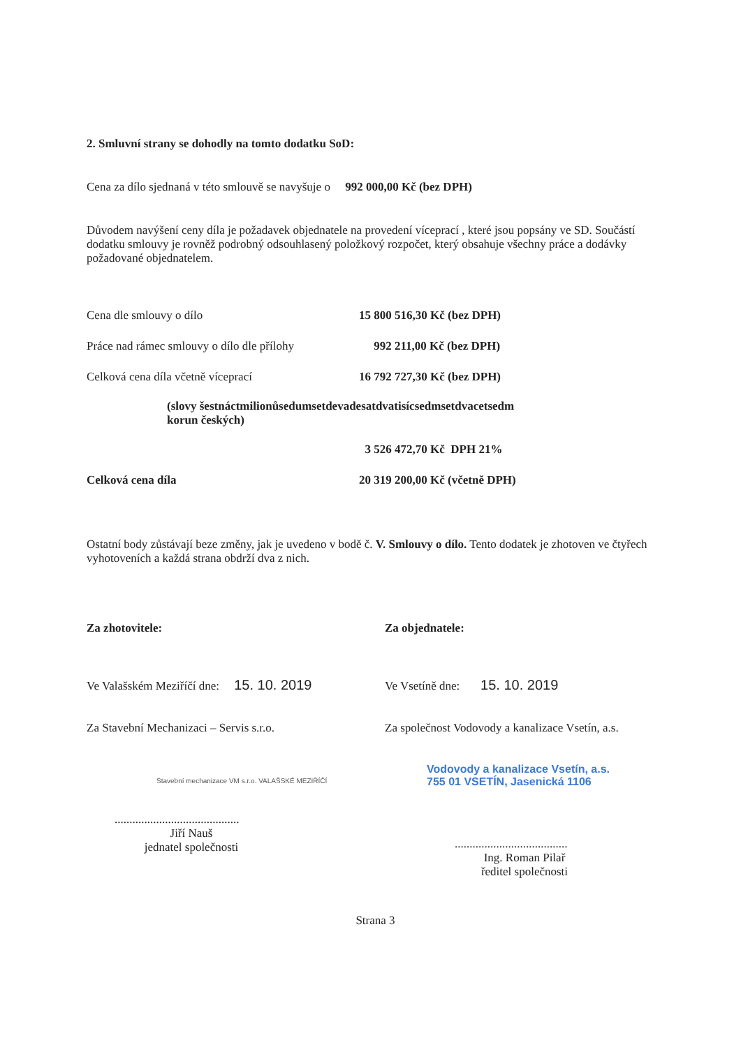2. Smluvní strany se dohodly na tomto dodatku SoD:
Cena za dílo sjednaná v této smlouvě se navyšuje o 992 000,00 Kč (bez DPH)
Důvodem navýšení ceny díla je požadavek objednatele na provedení víceprací , které jsou popsány ve SD. Součástí dodatku smlouvy je rovněž podrobný odsouhlasený položkový rozpočet, který obsahuje všechny práce a dodávky požadované objednatelem.
| Cena dle smlouvy o dílo | 15 800 516,30 Kč (bez DPH) |
| Práce nad rámec smlouvy o dílo dle přílohy | 992 211,00 Kč (bez DPH) |
| Celková cena díla včetně víceprací | 16 792 727,30 Kč (bez DPH) |
| (slovy šestnáctmilionůsedumsetdevadesatdvatisícsedmsetdvacetsedm korun českých) | |
| | 3 526 472,70 Kč DPH 21% |
| Celková cena díla | 20 319 200,00 Kč (včetně DPH) |
Ostatní body zůstávají beze změny, jak je uvedeno v bodě č. V. Smlouvy o dílo. Tento dodatek je zhotoven ve čtyřech vyhotoveních a každá strana obdrží dva z nich.
Za zhotovitele:
Ve Valašském Meziříčí dne: 15. 10. 2019
Za Stavební Mechanizaci – Servis s.r.o.
Stavební mechanizace VM s.r.o. VALAŠSKÉ MEZIŘÍČÍ
..........................................
Jiří Nauš
jednatel společnosti
Za objednatele:
Ve Vsetíně dne: 15. 10. 2019
Za společnost Vodovody a kanalizace Vsetín, a.s.
Vodovody a kanalizace Vsetín, a.s.
755 01 VSETÍN, Jasenická 1106
......................................
Ing. Roman Pilař
ředitel společnosti
Strana 3